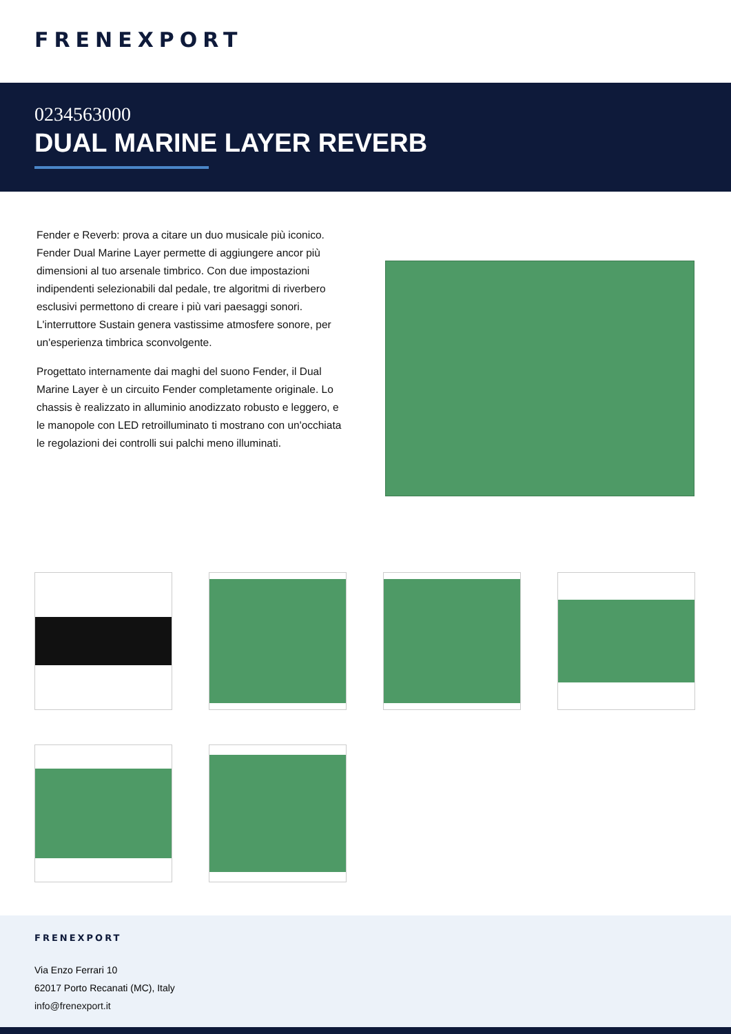FRENEXPORT
0234563000
DUAL MARINE LAYER REVERB
Fender e Reverb: prova a citare un duo musicale più iconico. Fender Dual Marine Layer permette di aggiungere ancor più dimensioni al tuo arsenale timbrico. Con due impostazioni indipendenti selezionabili dal pedale, tre algoritmi di riverbero esclusivi permettono di creare i più vari paesaggi sonori. L'interruttore Sustain genera vastissime atmosfere sonore, per un'esperienza timbrica sconvolgente.
Progettato internamente dai maghi del suono Fender, il Dual Marine Layer è un circuito Fender completamente originale. Lo chassis è realizzato in alluminio anodizzato robusto e leggero, e le manopole con LED retroilluminato ti mostrano con un'occhiata le regolazioni dei controlli sui palchi meno illuminati.
FRENEXPORT
Via Enzo Ferrari 10
62017 Porto Recanati (MC), Italy
info@frenexport.it